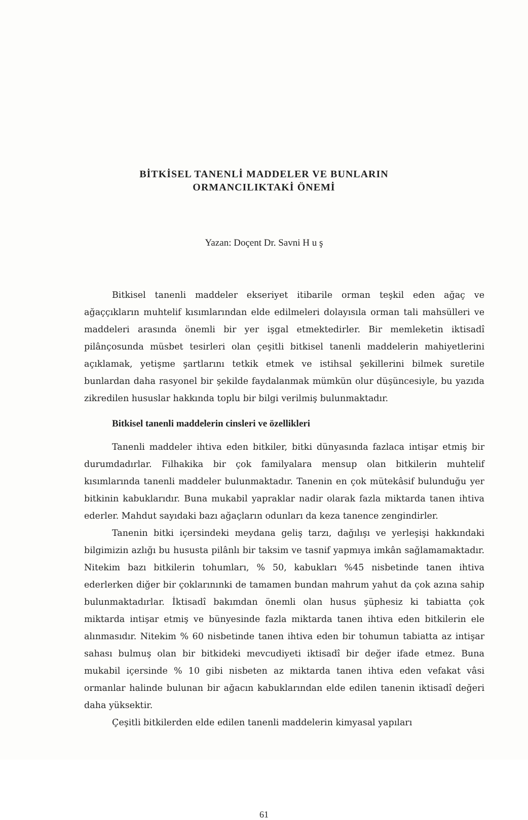BİTKİSEL TANENLİ MADDELER VE BUNLARIN
ORMANCILIKTAKİ ÖNEMİ
Yazan: Doçent Dr. Savni H u ş
Bitkisel tanenli maddeler ekseriyet itibarile orman teşkil eden ağaç ve ağaççıkların muhtelif kısımlarından elde edilmeleri dolayısıla orman tali mahsülleri ve maddeleri arasında önemli bir yer işgal etmektedirler. Bir memleketin iktisadî pilânçosunda müsbet tesirleri olan çeşitli bitkisel tanenli maddelerin mahiyetlerini açıklamak, yetişme şartlarını tetkik etmek ve istihsal şekillerini bilmek suretile bunlardan daha rasyonel bir şekilde faydalanmak mümkün olur düşüncesiyle, bu yazıda zikredilen hususlar hakkında toplu bir bilgi verilmiş bulunmaktadır.
Bitkisel tanenli maddelerin cinsleri ve özellikleri
Tanenli maddeler ihtiva eden bitkiler, bitki dünyasında fazlaca intişar etmiş bir durumdadırlar. Filhakika bir çok familyalara mensup olan bitkilerin muhtelif kısımlarında tanenli maddeler bulunmaktadır. Tanenin en çok mütekâsif bulunduğu yer bitkinin kabuklarıdır. Buna mukabil yapraklar nadir olarak fazla miktarda tanen ihtiva ederler. Mahdut sayıdaki bazı ağaçların odunları da keza tanence zengindirler.
Tanenin bitki içersindeki meydana geliş tarzı, dağılışı ve yerleşişi hakkındaki bilgimizin azlığı bu hususta pilânlı bir taksim ve tasnif yapmıya imkân sağlamamaktadır. Nitekim bazı bitkilerin tohumları, % 50, kabukları %45 nisbetinde tanen ihtiva ederlerken diğer bir çoklarınınki de tamamen bundan mahrum yahut da çok azına sahip bulunmaktadırlar. İktisadî bakımdan önemli olan husus şüphesiz ki tabiatta çok miktarda intişar etmiş ve bünyesinde fazla miktarda tanen ihtiva eden bitkilerin ele alınmasıdır. Nitekim % 60 nisbetinde tanen ihtiva eden bir tohumun tabiatta az intişar sahası bulmuş olan bir bitkideki mevcudiyeti iktisadî bir değer ifade etmez. Buna mukabil içersinde % 10 gibi nisbeten az miktarda tanen ihtiva eden vefakat vâsi ormanlar halinde bulunan bir ağacın kabuklarından elde edilen tanenin iktisadî değeri daha yüksektir.
Çeşitli bitkilerden elde edilen tanenli maddelerin kimyasal yapıları
61